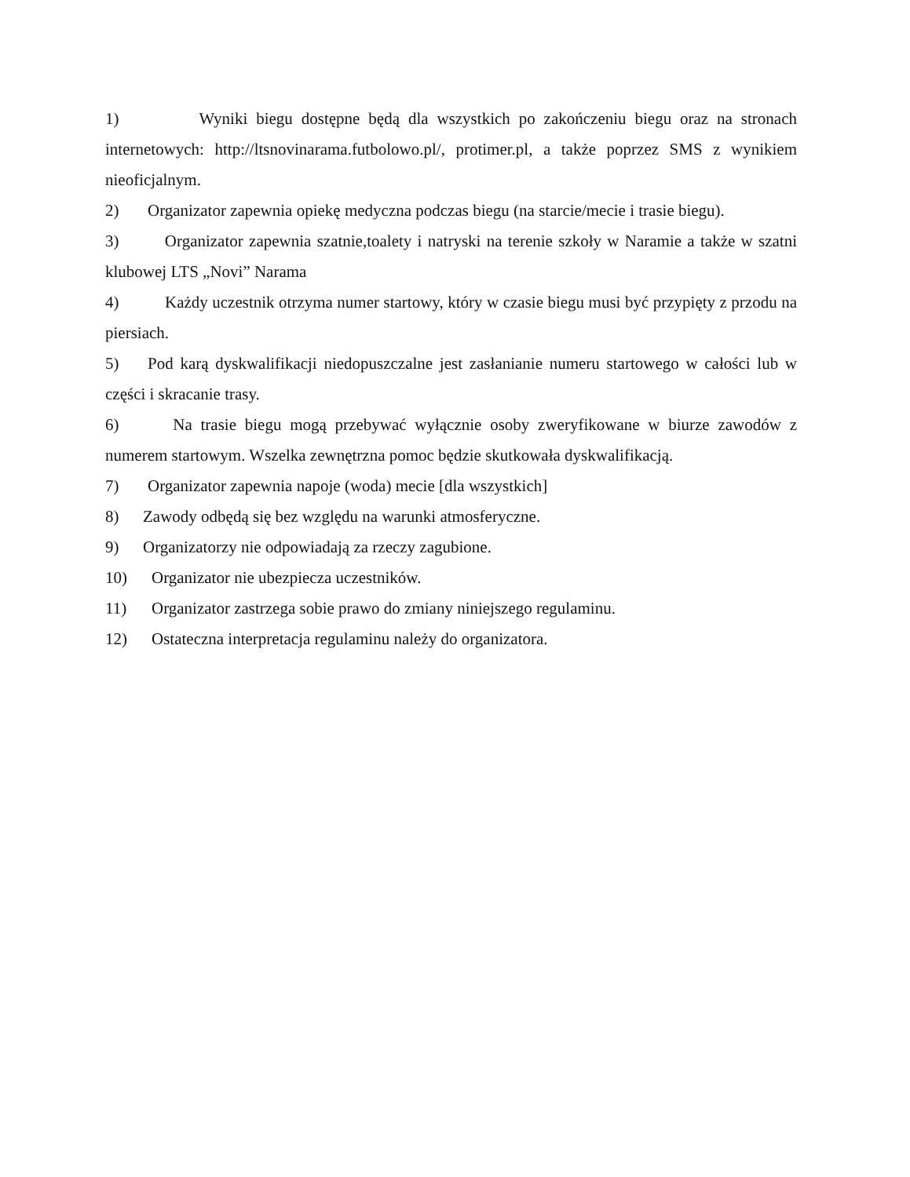1) Wyniki biegu dostępne będą dla wszystkich po zakończeniu biegu oraz na stronach internetowych: http://ltsnovinarama.futbolowo.pl/, protimer.pl, a także poprzez SMS z wynikiem nieoficjalnym.
2) Organizator zapewnia opiekę medyczna podczas biegu (na starcie/mecie i trasie biegu).
3) Organizator zapewnia szatnie,toalety i natryski na terenie szkoły w Naramie a także w szatni klubowej LTS „Novi” Narama
4) Każdy uczestnik otrzyma numer startowy, który w czasie biegu musi być przypięty z przodu na piersiach.
5) Pod karą dyskwalifikacji niedopuszczalne jest zasłanianie numeru startowego w całości lub w części i skracanie trasy.
6) Na trasie biegu mogą przebywać wyłącznie osoby zweryfikowane w biurze zawodów z numerem startowym. Wszelka zewnętrzna pomoc będzie skutkowała dyskwalifikacją.
7) Organizator zapewnia napoje (woda) mecie [dla wszystkich]
8) Zawody odbędą się bez względu na warunki atmosferyczne.
9) Organizatorzy nie odpowiadają za rzeczy zagubione.
10) Organizator nie ubezpiecza uczestników.
11) Organizator zastrzega sobie prawo do zmiany niniejszego regulaminu.
12) Ostateczna interpretacja regulaminu należy do organizatora.